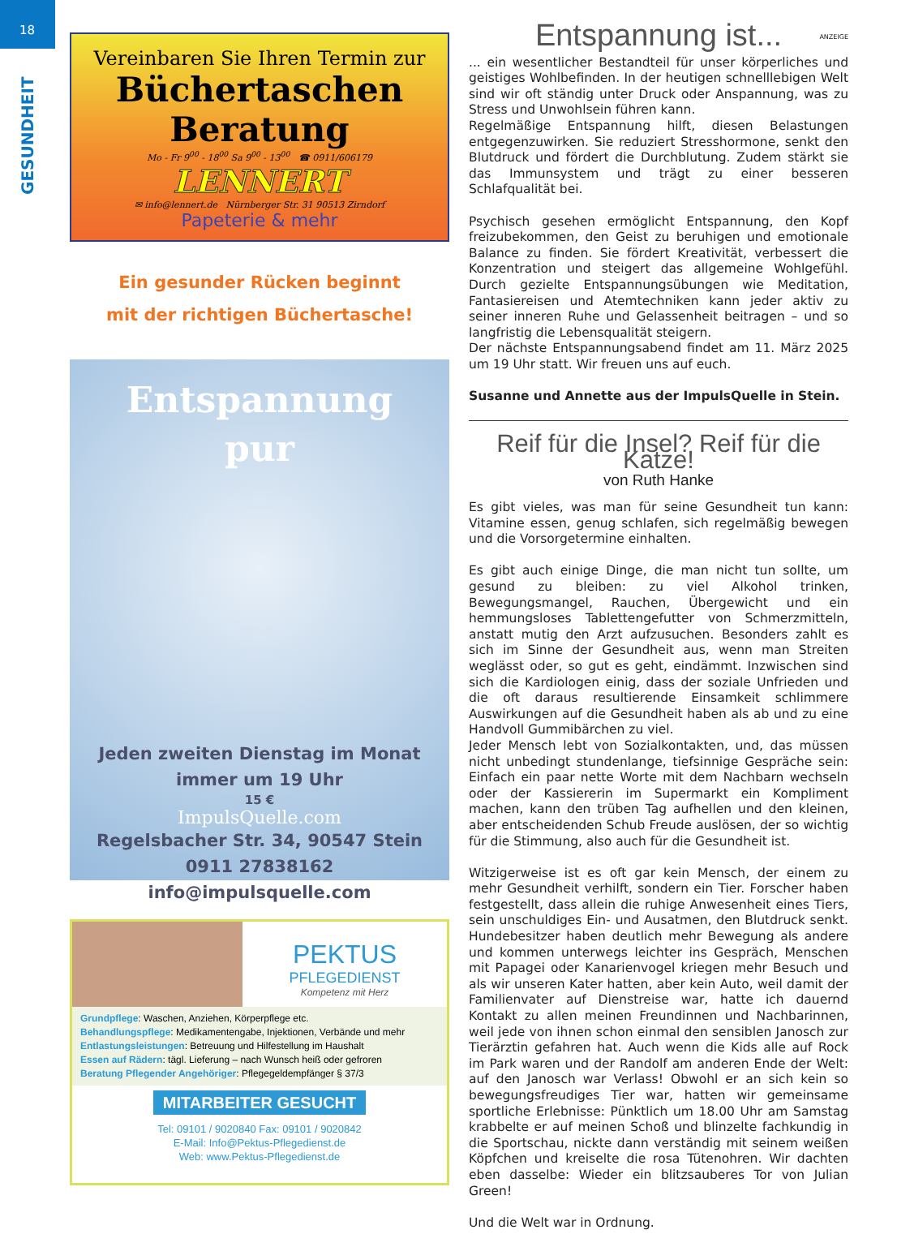18
GESUNDHEIT
Vereinbaren Sie Ihren Termin zur
Büchertaschen
Beratung
Mo - Fr 9<sup>00</sup> - 18<sup>00</sup> Sa 9<sup>00</sup> - 13<sup>00</sup> ☎ 0911/606179
LENNERT
✉ info@lennert.de Nürnberger Str. 31 90513 Zirndorf
Papeterie & mehr
Ein gesunder Rücken beginnt
mit der richtigen Büchertasche!
Entspannung
pur
Jeden zweiten Dienstag im Monat
immer um 19 Uhr
15 €
ImpulsQuelle.com
Regelsbacher Str. 34, 90547 Stein
0911 27838162
info@impulsquelle.com
PEKTUS
PFLEGEDIENST
Kompetenz mit Herz
Grundpflege: Waschen, Anziehen, Körperpflege etc.
Behandlungspflege: Medikamentengabe, Injektionen, Verbände und mehr
Entlastungsleistungen: Betreuung und Hilfestellung im Haushalt
Essen auf Rädern: tägl. Lieferung – nach Wunsch heiß oder gefroren
Beratung Pflegender Angehöriger: Pflegegeldempfänger § 37/3
MITARBEITER GESUCHT
Tel: 09101 / 9020840 Fax: 09101 / 9020842
E-Mail: Info@Pektus-Pflegedienst.de
Web: www.Pektus-Pflegedienst.de
ANZEIGE
Entspannung ist...
... ein wesentlicher Bestandteil für unser körperliches und geistiges Wohlbefinden. In der heutigen schnelllebigen Welt sind wir oft ständig unter Druck oder Anspannung, was zu Stress und Unwohlsein führen kann.
Regelmäßige Entspannung hilft, diesen Belastungen entgegenzuwirken. Sie reduziert Stresshormone, senkt den Blutdruck und fördert die Durchblutung. Zudem stärkt sie das Immunsystem und trägt zu einer besseren Schlafqualität bei.
Psychisch gesehen ermöglicht Entspannung, den Kopf freizubekommen, den Geist zu beruhigen und emotionale Balance zu finden. Sie fördert Kreativität, verbessert die Konzentration und steigert das allgemeine Wohlgefühl. Durch gezielte Entspannungsübungen wie Meditation, Fantasiereisen und Atemtechniken kann jeder aktiv zu seiner inneren Ruhe und Gelassenheit beitragen – und so langfristig die Lebensqualität steigern.
Der nächste Entspannungsabend findet am 11. März 2025 um 19 Uhr statt. Wir freuen uns auf euch.
Susanne und Annette aus der ImpulsQuelle in Stein.
Reif für die Insel? Reif für die Katze!
von Ruth Hanke
Es gibt vieles, was man für seine Gesundheit tun kann: Vitamine essen, genug schlafen, sich regelmäßig bewegen und die Vorsorgetermine einhalten.
Es gibt auch einige Dinge, die man nicht tun sollte, um gesund zu bleiben: zu viel Alkohol trinken, Bewegungsmangel, Rauchen, Übergewicht und ein hemmungsloses Tablettengefutter von Schmerzmitteln, anstatt mutig den Arzt aufzusuchen. Besonders zahlt es sich im Sinne der Gesundheit aus, wenn man Streiten weglässt oder, so gut es geht, eindämmt. Inzwischen sind sich die Kardiologen einig, dass der soziale Unfrieden und die oft daraus resultierende Einsamkeit schlimmere Auswirkungen auf die Gesundheit haben als ab und zu eine Handvoll Gummibärchen zu viel.
Jeder Mensch lebt von Sozialkontakten, und, das müssen nicht unbedingt stundenlange, tiefsinnige Gespräche sein: Einfach ein paar nette Worte mit dem Nachbarn wechseln oder der Kassiererin im Supermarkt ein Kompliment machen, kann den trüben Tag aufhellen und den kleinen, aber entscheidenden Schub Freude auslösen, der so wichtig für die Stimmung, also auch für die Gesundheit ist.
Witzigerweise ist es oft gar kein Mensch, der einem zu mehr Gesundheit verhilft, sondern ein Tier. Forscher haben festgestellt, dass allein die ruhige Anwesenheit eines Tiers, sein unschuldiges Ein- und Ausatmen, den Blutdruck senkt. Hundebesitzer haben deutlich mehr Bewegung als andere und kommen unterwegs leichter ins Gespräch, Menschen mit Papagei oder Kanarienvogel kriegen mehr Besuch und als wir unseren Kater hatten, aber kein Auto, weil damit der Familienvater auf Dienstreise war, hatte ich dauernd Kontakt zu allen meinen Freundinnen und Nachbarinnen, weil jede von ihnen schon einmal den sensiblen Janosch zur Tierärztin gefahren hat. Auch wenn die Kids alle auf Rock im Park waren und der Randolf am anderen Ende der Welt: auf den Janosch war Verlass! Obwohl er an sich kein so bewegungsfreudiges Tier war, hatten wir gemeinsame sportliche Erlebnisse: Pünktlich um 18.00 Uhr am Samstag krabbelte er auf meinen Schoß und blinzelte fachkundig in die Sportschau, nickte dann verständig mit seinem weißen Köpfchen und kreiselte die rosa Tütenohren. Wir dachten eben dasselbe: Wieder ein blitzsauberes Tor von Julian Green!
Und die Welt war in Ordnung.